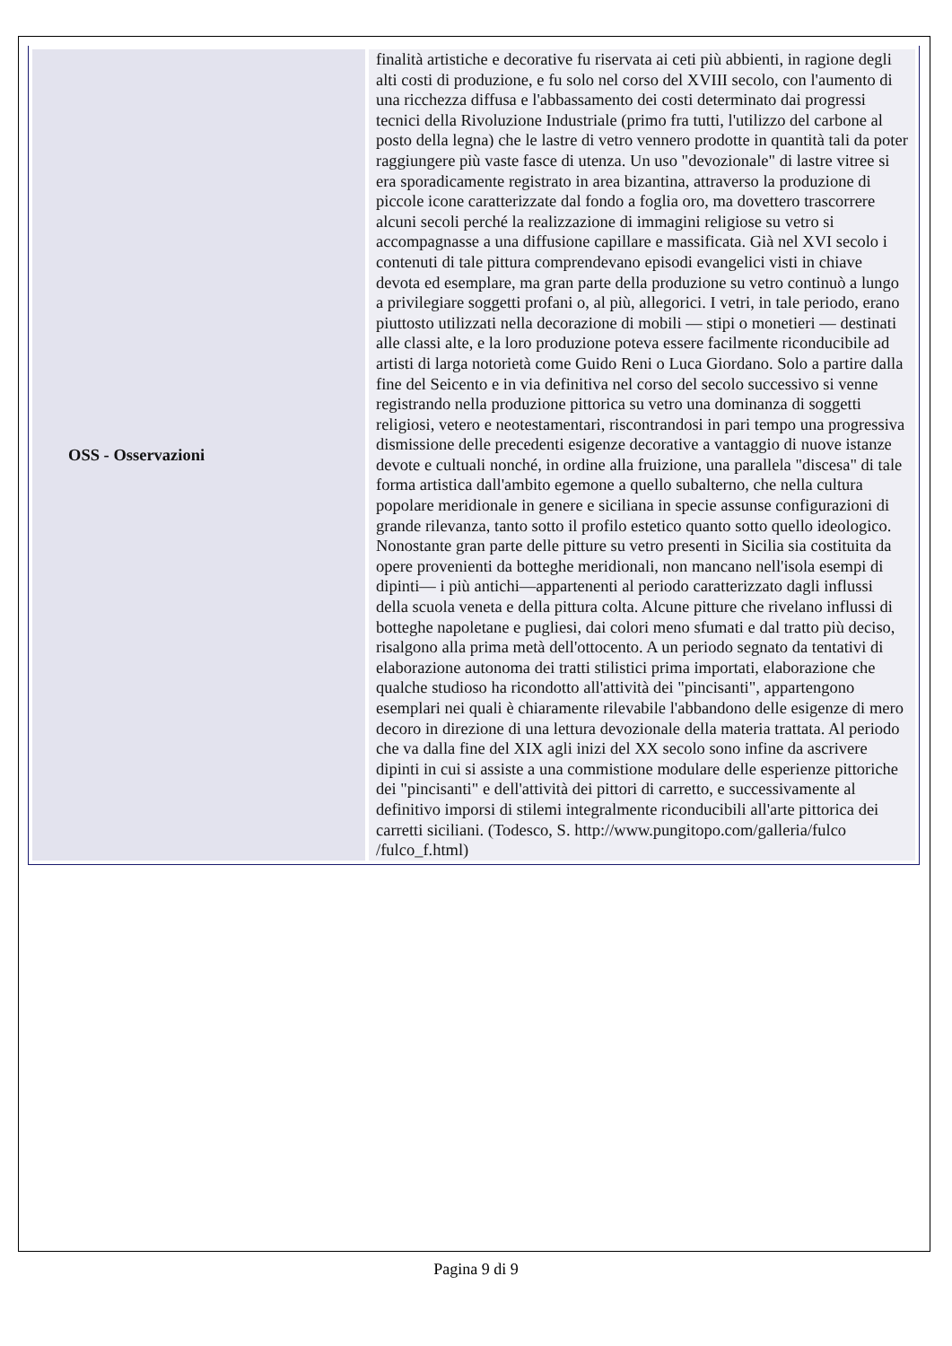| OSS - Osservazioni | finalità artistiche e decorative fu riservata ai ceti più abbienti, in ragione degli alti costi di produzione, e fu solo nel corso del XVIII secolo, con l'aumento di una ricchezza diffusa e l'abbassamento dei costi determinato dai progressi tecnici della Rivoluzione Industriale (primo fra tutti, l'utilizzo del carbone al posto della legna) che le lastre di vetro vennero prodotte in quantità tali da poter raggiungere più vaste fasce di utenza. Un uso "devozionale" di lastre vitree si era sporadicamente registrato in area bizantina, attraverso la produzione di piccole icone caratterizzate dal fondo a foglia oro, ma dovettero trascorrere alcuni secoli perché la realizzazione di immagini religiose su vetro si accompagnasse a una diffusione capillare e massificata. Già nel XVI secolo i contenuti di tale pittura comprendevano episodi evangelici visti in chiave devota ed esemplare, ma gran parte della produzione su vetro continuò a lungo a privilegiare soggetti profani o, al più, allegorici. I vetri, in tale periodo, erano piuttosto utilizzati nella decorazione di mobili — stipi o monetieri — destinati alle classi alte, e la loro produzione poteva essere facilmente riconducibile ad artisti di larga notorietà come Guido Reni o Luca Giordano. Solo a partire dalla fine del Seicento e in via definitiva nel corso del secolo successivo si venne registrando nella produzione pittorica su vetro una dominanza di soggetti religiosi, vetero e neotestamentari, riscontrandosi in pari tempo una progressiva dismissione delle precedenti esigenze decorative a vantaggio di nuove istanze devote e cultuali nonché, in ordine alla fruizione, una parallela "discesa" di tale forma artistica dall'ambito egemone a quello subalterno, che nella cultura popolare meridionale in genere e siciliana in specie assunse configurazioni di grande rilevanza, tanto sotto il profilo estetico quanto sotto quello ideologico. Nonostante gran parte delle pitture su vetro presenti in Sicilia sia costituita da opere provenienti da botteghe meridionali, non mancano nell'isola esempi di dipinti— i più antichi—appartenenti al periodo caratterizzato dagli influssi della scuola veneta e della pittura colta. Alcune pitture che rivelano influssi di botteghe napoletane e pugliesi, dai colori meno sfumati e dal tratto più deciso, risalgono alla prima metà dell'ottocento. A un periodo segnato da tentativi di elaborazione autonoma dei tratti stilistici prima importati, elaborazione che qualche studioso ha ricondotto all'attività dei "pincisanti", appartengono esemplari nei quali è chiaramente rilevabile l'abbandono delle esigenze di mero decoro in direzione di una lettura devozionale della materia trattata. Al periodo che va dalla fine del XIX agli inizi del XX secolo sono infine da ascrivere dipinti in cui si assiste a una commistione modulare delle esperienze pittoriche dei "pincisanti" e dell'attività dei pittori di carretto, e successivamente al definitivo imporsi di stilemi integralmente riconducibili all'arte pittorica dei carretti siciliani. (Todesco, S. http://www.pungitopo.com/galleria/fulco /fulco_f.html) |
Pagina 9 di 9